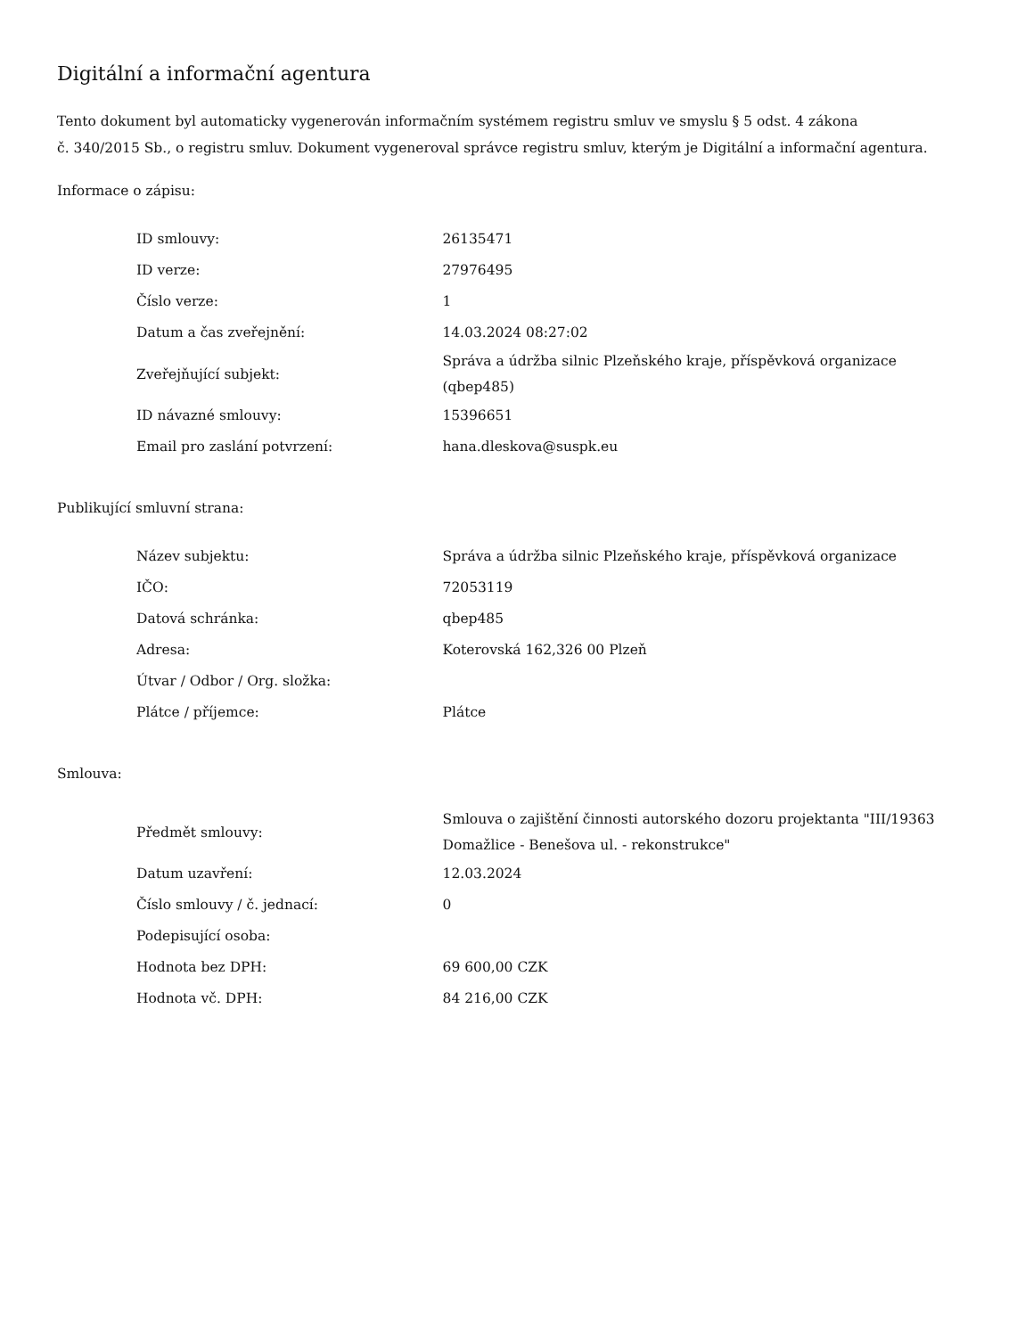Digitální a informační agentura
Tento dokument byl automaticky vygenerován informačním systémem registru smluv ve smyslu § 5 odst. 4 zákona
č. 340/2015 Sb., o registru smluv. Dokument vygeneroval správce registru smluv, kterým je Digitální a informační agentura.
Informace o zápisu:
| ID smlouvy: | 26135471 |
| ID verze: | 27976495 |
| Číslo verze: | 1 |
| Datum a čas zveřejnění: | 14.03.2024 08:27:02 |
| Zveřejňující subjekt: | Správa a údržba silnic Plzeňského kraje, příspěvková organizace (qbep485) |
| ID návazné smlouvy: | 15396651 |
| Email pro zaslání potvrzení: | hana.dleskova@suspk.eu |
Publikující smluvní strana:
| Název subjektu: | Správa a údržba silnic Plzeňského kraje, příspěvková organizace |
| IČO: | 72053119 |
| Datová schránka: | qbep485 |
| Adresa: | Koterovská 162,326 00 Plzeň |
| Útvar / Odbor / Org. složka: | |
| Plátce / příjemce: | Plátce |
Smlouva:
| Předmět smlouvy: | Smlouva o zajištění činnosti autorského dozoru projektanta "III/19363 Domažlice - Benešova ul. - rekonstrukce" |
| Datum uzavření: | 12.03.2024 |
| Číslo smlouvy / č. jednací: | 0 |
| Podepisující osoba: | |
| Hodnota bez DPH: | 69 600,00 CZK |
| Hodnota vč. DPH: | 84 216,00 CZK |